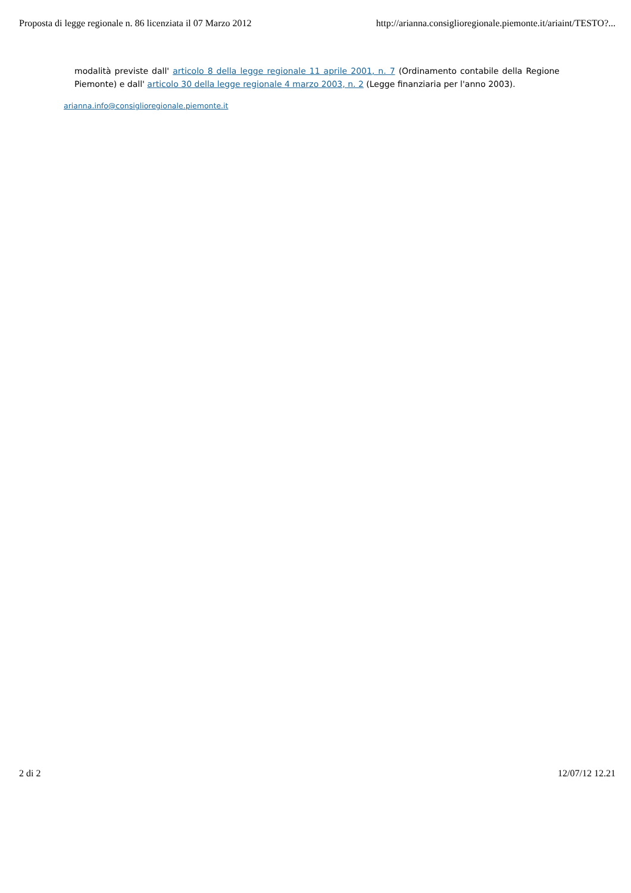Proposta di legge regionale n. 86 licenziata il 07 Marzo 2012 http://arianna.consiglioregionale.piemonte.it/ariaint/TESTO?...
modalità previste dall' articolo 8 della legge regionale 11 aprile 2001, n. 7 (Ordinamento contabile della Regione Piemonte) e dall' articolo 30 della legge regionale 4 marzo 2003, n. 2 (Legge finanziaria per l'anno 2003).
arianna.info@consiglioregionale.piemonte.it
2 di 2 12/07/12 12.21